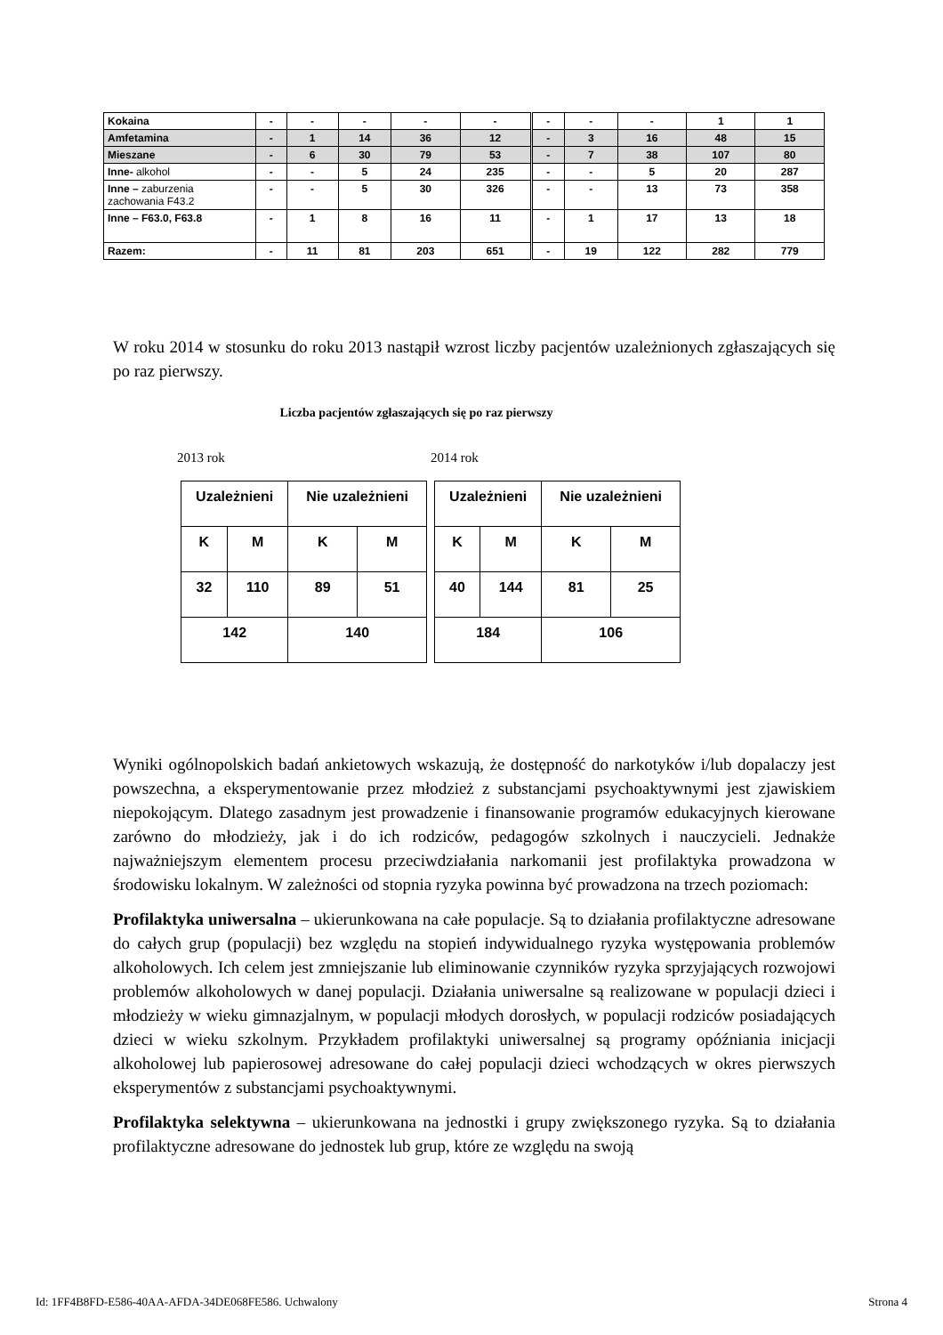| Kokaina | - | - | - | - | - | - | - | - | 1 | 1 |
| Amfetamina | - | 1 | 14 | 36 | 12 | - | 3 | 16 | 48 | 15 |
| Mieszane | - | 6 | 30 | 79 | 53 | - | 7 | 38 | 107 | 80 |
| Inne- alkohol | - | - | 5 | 24 | 235 | - | - | 5 | 20 | 287 |
| Inne – zaburzenia zachowania F43.2 | - | - | 5 | 30 | 326 | - | - | 13 | 73 | 358 |
| Inne – F63.0, F63.8 | - | 1 | 8 | 16 | 11 | - | 1 | 17 | 13 | 18 |
| Razem: | - | 11 | 81 | 203 | 651 | - | 19 | 122 | 282 | 779 |
W roku 2014 w stosunku do roku 2013 nastąpił wzrost liczby pacjentów uzależnionych zgłaszających się po raz pierwszy.
Liczba pacjentów zgłaszających się po raz pierwszy
2013 rok 2014 rok
| Uzależnieni | | Nie uzależnieni | |
| K | M | K | M |
| 32 | 110 | 89 | 51 |
| 142 | | 140 | |
| Uzależnieni | | Nie uzależnieni | |
| K | M | K | M |
| 40 | 144 | 81 | 25 |
| 184 | | 106 | |
Wyniki ogólnopolskich badań ankietowych wskazują, że dostępność do narkotyków i/lub dopalaczy jest powszechna, a eksperymentowanie przez młodzież z substancjami psychoaktywnymi jest zjawiskiem niepokojącym. Dlatego zasadnym jest prowadzenie i finansowanie programów edukacyjnych kierowane zarówno do młodzieży, jak i do ich rodziców, pedagogów szkolnych i nauczycieli. Jednakże najważniejszym elementem procesu przeciwdziałania narkomanii jest profilaktyka prowadzona w środowisku lokalnym. W zależności od stopnia ryzyka powinna być prowadzona na trzech poziomach:
Profilaktyka uniwersalna – ukierunkowana na całe populacje. Są to działania profilaktyczne adresowane do całych grup (populacji) bez względu na stopień indywidualnego ryzyka występowania problemów alkoholowych. Ich celem jest zmniejszanie lub eliminowanie czynników ryzyka sprzyjających rozwojowi problemów alkoholowych w danej populacji. Działania uniwersalne są realizowane w populacji dzieci i młodzieży w wieku gimnazjalnym, w populacji młodych dorosłych, w populacji rodziców posiadających dzieci w wieku szkolnym. Przykładem profilaktyki uniwersalnej są programy opóźniania inicjacji alkoholowej lub papierosowej adresowane do całej populacji dzieci wchodzących w okres pierwszych eksperymentów z substancjami psychoaktywnymi.
Profilaktyka selektywna – ukierunkowana na jednostki i grupy zwiększonego ryzyka. Są to działania profilaktyczne adresowane do jednostek lub grup, które ze względu na swoją
Id: 1FF4B8FD-E586-40AA-AFDA-34DE068FE586. Uchwalony Strona 4